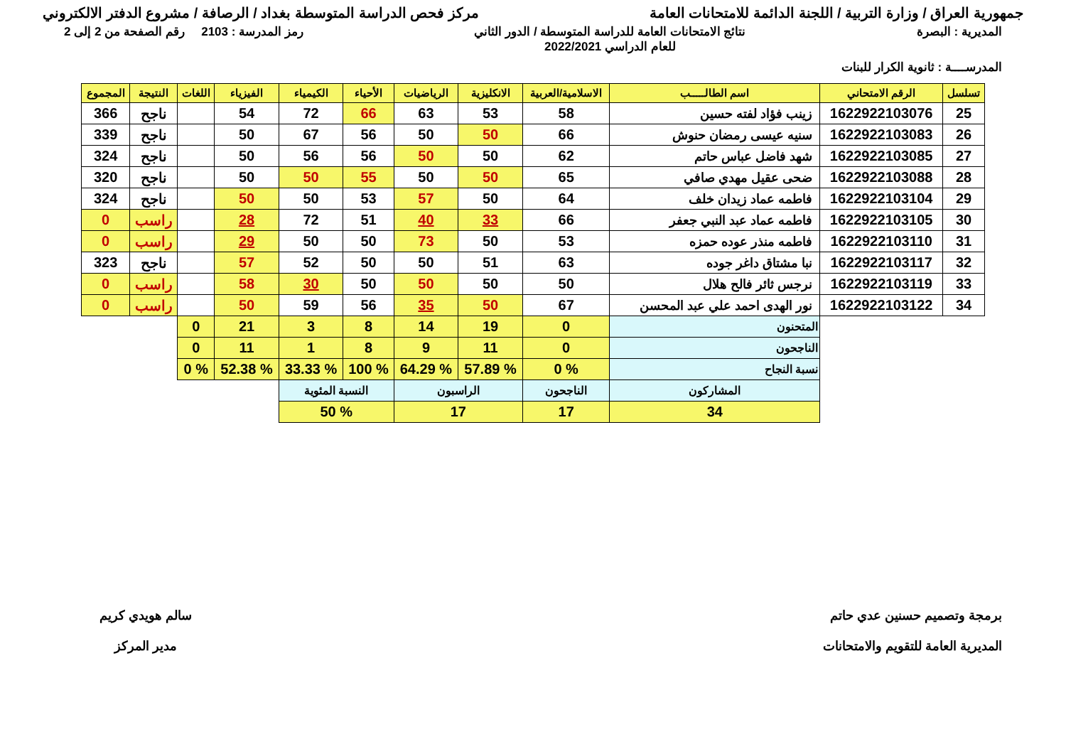جمهورية العراق / وزارة التربية / اللجنة الدائمة للامتحانات العامة
مركز فحص الدراسة المتوسطة بغداد / الرصافة / مشروع الدفتر الالكتروني
المديرية : البصرة نتائج الامتحانات العامة للدراسة المتوسطة / الدور الثاني
للعام الدراسي 2022/2021
رمز المدرسة : 2103 رقم الصفحة من 2 إلى 2
المدرســــة : ثانوية الكرار للبنات
| تسلسل | الرقم الامتحاني | اسم الطالـــــب | الاسلامية/العربية | الانكليزية | الرياضيات | الأحياء | الكيمياء | الفيزياء | اللغات | النتيجة | المجموع |
| --- | --- | --- | --- | --- | --- | --- | --- | --- | --- | --- | --- |
| 25 | 1622922103076 | زينب فؤاد لفته حسين | 58 | 53 | 63 | 66 | 72 | 54 | | ناجح | 366 |
| 26 | 1622922103083 | سنيه عيسى رمضان حنوش | 66 | 50 | 50 | 56 | 67 | 50 | | ناجح | 339 |
| 27 | 1622922103085 | شهد فاضل عباس حاتم | 62 | 50 | 50 | 56 | 56 | 50 | | ناجح | 324 |
| 28 | 1622922103088 | ضحى عقيل مهدي صافي | 65 | 50 | 50 | 55 | 50 | 50 | | ناجح | 320 |
| 29 | 1622922103104 | فاطمه عماد زيدان خلف | 64 | 50 | 57 | 53 | 50 | 50 | | ناجح | 324 |
| 30 | 1622922103105 | فاطمه عماد عبد النبي جعفر | 66 | 33 | 40 | 51 | 72 | 28 | | راسب | 0 |
| 31 | 1622922103110 | فاطمه منذر عوده حمزه | 53 | 50 | 73 | 50 | 50 | 29 | | راسب | 0 |
| 32 | 1622922103117 | نبا مشتاق داغر جوده | 63 | 51 | 50 | 50 | 52 | 57 | | ناجح | 323 |
| 33 | 1622922103119 | نرجس ثائر فالح هلال | 50 | 50 | 50 | 50 | 30 | 58 | | راسب | 0 |
| 34 | 1622922103122 | نور الهدى احمد علي عبد المحسن | 67 | 50 | 35 | 56 | 59 | 50 | | راسب | 0 |
| | | المتحنون | 0 | 19 | 14 | 8 | 3 | 21 | 0 | | |
| | | الناجحون | 0 | 11 | 9 | 8 | 1 | 11 | 0 | | |
| | | نسبة النجاح | % 0 | % 57.89 | % 64.29 | % 100 | % 33.33 | % 52.38 | % 0 | | |
| | | المشاركون | الناجحون | الراسبون | | النسبة المئوية | | | | | |
| | | 34 | 17 | 17 | | % 50 | | | | | |
برمجة وتصميم حسنين عدي حاتم
المديرية العامة للتقويم والامتحانات
سالم هويدي كريم
مدير المركز